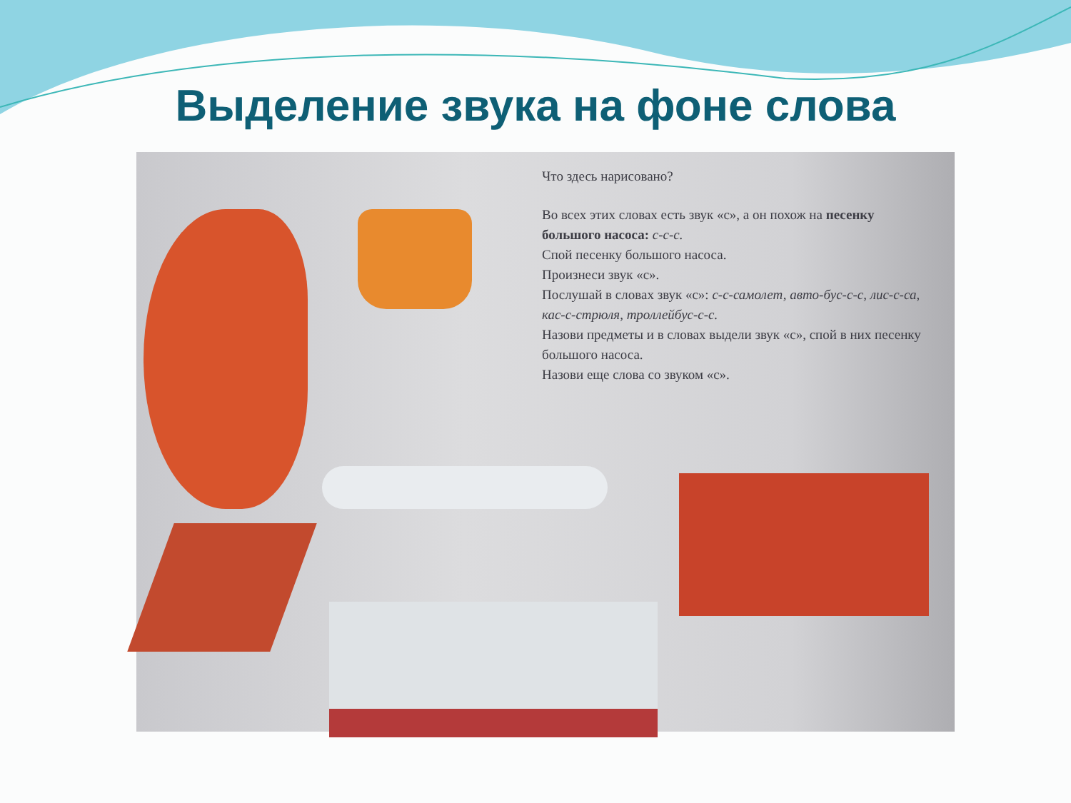Выделение звука на фоне слова
Что здесь нарисовано?
Во всех этих словах есть звук «с», а он похож на песенку большого насоса: с-с-с.
Спой песенку большого насоса.
Произнеси звук «с».
Послушай в словах звук «с»: с-с-самолет, авто-бус-с-с, лис-с-са, кас-с-стрюля, троллейбус-с-с.
Назови предметы и в словах выдели звук «с», спой в них песенку большого насоса.
Назови еще слова со звуком «с».